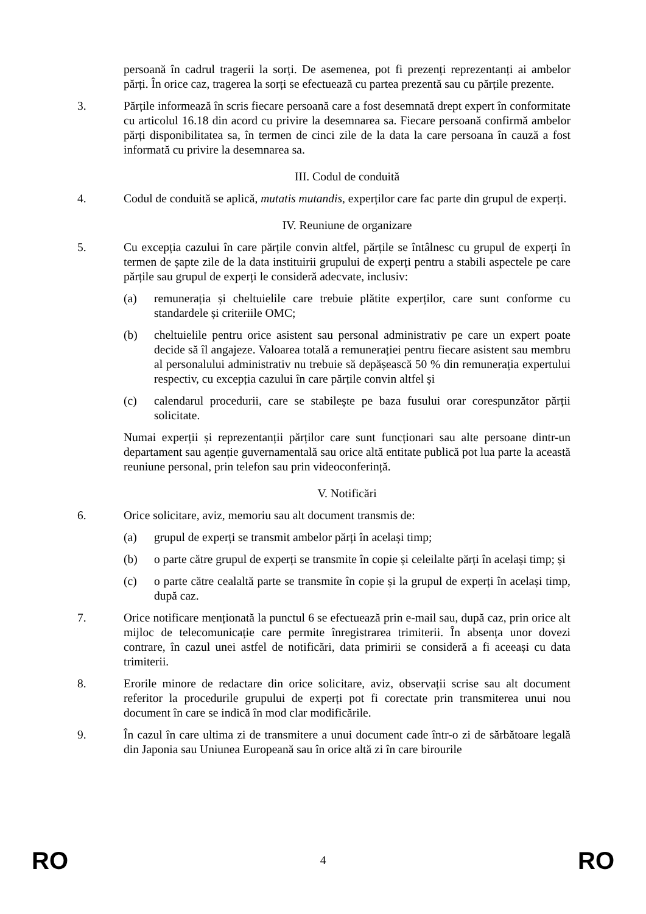persoană în cadrul tragerii la sorți. De asemenea, pot fi prezenți reprezentanți ai ambelor părți. În orice caz, tragerea la sorți se efectuează cu partea prezentă sau cu părțile prezente.
3. Părțile informează în scris fiecare persoană care a fost desemnată drept expert în conformitate cu articolul 16.18 din acord cu privire la desemnarea sa. Fiecare persoană confirmă ambelor părți disponibilitatea sa, în termen de cinci zile de la data la care persoana în cauză a fost informată cu privire la desemnarea sa.
III. Codul de conduită
4. Codul de conduită se aplică, mutatis mutandis, experților care fac parte din grupul de experți.
IV. Reuniune de organizare
5. Cu excepția cazului în care părțile convin altfel, părțile se întâlnesc cu grupul de experți în termen de șapte zile de la data instituirii grupului de experți pentru a stabili aspectele pe care părțile sau grupul de experți le consideră adecvate, inclusiv:
(a) remunerația și cheltuielile care trebuie plătite experților, care sunt conforme cu standardele și criteriile OMC;
(b) cheltuielile pentru orice asistent sau personal administrativ pe care un expert poate decide să îl angajeze. Valoarea totală a remunerației pentru fiecare asistent sau membru al personalului administrativ nu trebuie să depășească 50 % din remunerația expertului respectiv, cu excepția cazului în care părțile convin altfel și
(c) calendarul procedurii, care se stabilește pe baza fusului orar corespunzător părții solicitate.
Numai experții și reprezentanții părților care sunt funcționari sau alte persoane dintr-un departament sau agenție guvernamentală sau orice altă entitate publică pot lua parte la această reuniune personal, prin telefon sau prin videoconferință.
V. Notificări
6. Orice solicitare, aviz, memoriu sau alt document transmis de:
(a) grupul de experți se transmit ambelor părți în același timp;
(b) o parte către grupul de experți se transmite în copie și celeilalte părți în același timp; și
(c) o parte către cealaltă parte se transmite în copie și la grupul de experți în același timp, după caz.
7. Orice notificare menționată la punctul 6 se efectuează prin e-mail sau, după caz, prin orice alt mijloc de telecomunicație care permite înregistrarea trimiterii. În absența unor dovezi contrare, în cazul unei astfel de notificări, data primirii se consideră a fi aceeași cu data trimiterii.
8. Erorile minore de redactare din orice solicitare, aviz, observații scrise sau alt document referitor la procedurile grupului de experți pot fi corectate prin transmiterea unui nou document în care se indică în mod clar modificările.
9. În cazul în care ultima zi de transmitere a unui document cade într-o zi de sărbătoare legală din Japonia sau Uniunea Europeană sau în orice altă zi în care birourile
RO 4 RO